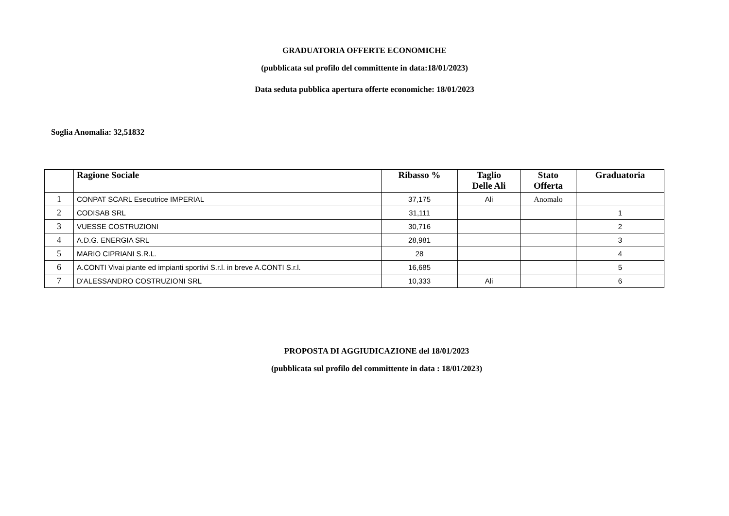GRADUATORIA OFFERTE ECONOMICHE
(pubblicata sul profilo del committente in data:18/01/2023)
Data seduta pubblica apertura offerte economiche: 18/01/2023
Soglia Anomalia: 32,51832
| | Ragione Sociale | Ribasso % | Taglio Delle Ali | Stato Offerta | Graduatoria |
| --- | --- | --- | --- | --- | --- |
| 1 | CONPAT SCARL Esecutrice IMPERIAL | 37,175 | Ali | Anomalo | |
| 2 | CODISAB SRL | 31,111 | | | 1 |
| 3 | VUESSE COSTRUZIONI | 30,716 | | | 2 |
| 4 | A.D.G. ENERGIA SRL | 28,981 | | | 3 |
| 5 | MARIO CIPRIANI S.R.L. | 28 | | | 4 |
| 6 | A.CONTI Vivai piante ed impianti sportivi S.r.l. in breve A.CONTI S.r.l. | 16,685 | | | 5 |
| 7 | D'ALESSANDRO COSTRUZIONI SRL | 10,333 | Ali | | 6 |
PROPOSTA DI AGGIUDICAZIONE del 18/01/2023
(pubblicata sul profilo del committente in data : 18/01/2023)